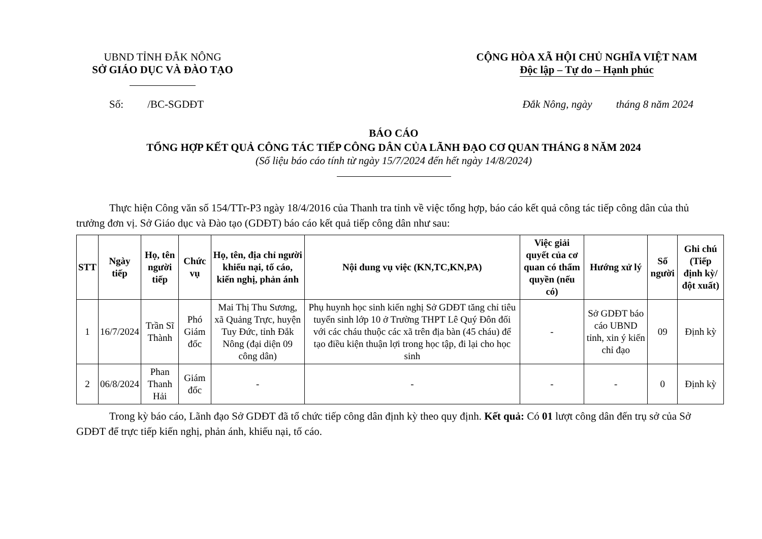UBND TỈNH ĐẮK NÔNG
SỞ GIÁO DỤC VÀ ĐÀO TẠO
CỘNG HÒA XÃ HỘI CHỦ NGHĨA VIỆT NAM
Độc lập – Tự do – Hạnh phúc
Số: /BC-SGDĐT Đắk Nông, ngày tháng 8 năm 2024
BÁO CÁO
TỔNG HỢP KẾT QUẢ CÔNG TÁC TIẾP CÔNG DÂN CỦA LÃNH ĐẠO CƠ QUAN THÁNG 8 NĂM 2024
(Số liệu báo cáo tính từ ngày 15/7/2024 đến hết ngày 14/8/2024)
Thực hiện Công văn số 154/TTr-P3 ngày 18/4/2016 của Thanh tra tỉnh về việc tổng hợp, báo cáo kết quả công tác tiếp công dân của thủ trưởng đơn vị. Sở Giáo dục và Đào tạo (GDĐT) báo cáo kết quả tiếp công dân như sau:
| STT | Ngày tiếp | Họ, tên người tiếp | Chức vụ | Họ, tên, địa chỉ người khiếu nại, tố cáo, kiến nghị, phản ánh | Nội dung vụ việc (KN,TC,KN,PA) | Việc giải quyết của cơ quan có thẩm quyền (nếu có) | Hướng xử lý | Số người | Ghi chú (Tiếp định kỳ/đột xuất) |
| --- | --- | --- | --- | --- | --- | --- | --- | --- | --- |
| 1 | 16/7/2024 | Trần Sĩ Thành | Phó Giám đốc | Mai Thị Thu Sương, xã Quảng Trực, huyện Tuy Đức, tỉnh Đắk Nông (đại diện 09 công dân) | Phụ huynh học sinh kiến nghị Sở GDĐT tăng chỉ tiêu tuyển sinh lớp 10 ở Trường THPT Lê Quý Đôn đối với các cháu thuộc các xã trên địa bàn (45 cháu) để tạo điều kiện thuận lợi trong học tập, đi lại cho học sinh | - | Sở GDĐT báo cáo UBND tỉnh, xin ý kiến chỉ đạo | 09 | Định kỳ |
| 2 | 06/8/2024 | Phan Thanh Hải | Giám đốc | - | - | - | - | 0 | Định kỳ |
Trong kỳ báo cáo, Lãnh đạo Sở GDĐT đã tổ chức tiếp công dân định kỳ theo quy định. Kết quả: Có 01 lượt công dân đến trụ sở của Sở GDĐT để trực tiếp kiến nghị, phản ánh, khiếu nại, tố cáo.